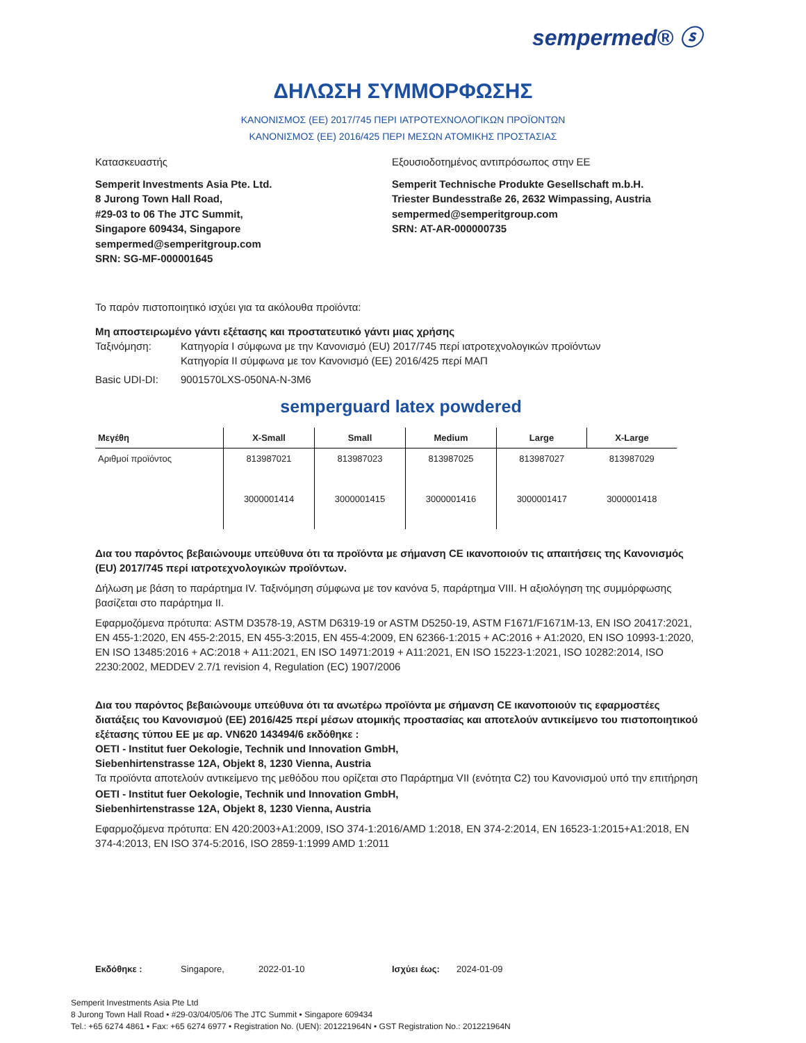sempermed® ⓢ
ΔΗΛΩΣΗ ΣΥΜΜΟΡΦΩΣΗΣ
ΚΑΝΟΝΙΣΜΟΣ (ΕΕ) 2017/745 ΠΕΡΙ ΙΑΤΡΟΤΕΧΝΟΛΟΓΙΚΩΝ ΠΡΟΪΟΝΤΩΝ
ΚΑΝΟΝΙΣΜΟΣ (ΕΕ) 2016/425 ΠΕΡΙ ΜΕΣΩΝ ΑΤΟΜΙΚΗΣ ΠΡΟΣΤΑΣΙΑΣ
Κατασκευαστής
Semperit Investments Asia Pte. Ltd.
8 Jurong Town Hall Road,
#29-03 to 06 The JTC Summit,
Singapore 609434, Singapore
sempermed@semperitgroup.com
SRN: SG-MF-000001645
Εξουσιοδοτημένος αντιπρόσωπος στην ΕΕ
Semperit Technische Produkte Gesellschaft m.b.H.
Triester Bundesstraße 26, 2632 Wimpassing, Austria
sempermed@semperitgroup.com
SRN: AT-AR-000000735
Το παρόν πιστοποιητικό ισχύει για τα ακόλουθα προϊόντα:
Μη αποστειρωμένο γάντι εξέτασης και προστατευτικό γάντι μιας χρήσης
Ταξινόμηση: Κατηγορία I σύμφωνα με την Κανονισμό (EU) 2017/745 περί ιατροτεχνολογικών προϊόντων
Κατηγορία II σύμφωνα με τον Κανονισμό (ΕΕ) 2016/425 περί ΜΑΠ
Basic UDI-DI: 9001570LXS-050NA-N-3M6
semperguard latex powdered
| Μεγέθη | X-Small | Small | Medium | Large | X-Large |
| --- | --- | --- | --- | --- | --- |
| Αριθμοί προϊόντος | 813987021 | 813987023 | 813987025 | 813987027 | 813987029 |
| | 3000001414 | 3000001415 | 3000001416 | 3000001417 | 3000001418 |
Δια του παρόντος βεβαιώνουμε υπεύθυνα ότι τα προϊόντα με σήμανση CE ικανοποιούν τις απαιτήσεις της Κανονισμός (EU) 2017/745 περί ιατροτεχνολογικών προϊόντων.
Δήλωση με βάση το παράρτημα IV. Ταξινόμηση σύμφωνα με τον κανόνα 5, παράρτημα VIII. Η αξιολόγηση της συμμόρφωσης βασίζεται στο παράρτημα II.
Εφαρμοζόμενα πρότυπα: ASTM D3578-19, ASTM D6319-19 or ASTM D5250-19, ASTM F1671/F1671M-13, EN ISO 20417:2021, EN 455-1:2020, EN 455-2:2015, EN 455-3:2015, EN 455-4:2009, EN 62366-1:2015 + AC:2016 + A1:2020, EN ISO 10993-1:2020, EN ISO 13485:2016 + AC:2018 + A11:2021, EN ISO 14971:2019 + A11:2021, EN ISO 15223-1:2021, ISO 10282:2014, ISO 2230:2002, MEDDEV 2.7/1 revision 4, Regulation (EC) 1907/2006
Δια του παρόντος βεβαιώνουμε υπεύθυνα ότι τα ανωτέρω προϊόντα με σήμανση CE ικανοποιούν τις εφαρμοστέες διατάξεις του Κανονισμού (ΕΕ) 2016/425 περί μέσων ατομικής προστασίας και αποτελούν αντικείμενο του πιστοποιητικού εξέτασης τύπου ΕΕ με αρ. VN620 143494/6 εκδόθηκε :
OETI - Institut fuer Oekologie, Technik und Innovation GmbH,
Siebenhirtenstrasse 12A, Objekt 8, 1230 Vienna, Austria
Τα προϊόντα αποτελούν αντικείμενο της μεθόδου που ορίζεται στο Παράρτημα VII (ενότητα C2) του Κανονισμού υπό την επιτήρηση
OETI - Institut fuer Oekologie, Technik und Innovation GmbH,
Siebenhirtenstrasse 12A, Objekt 8, 1230 Vienna, Austria
Εφαρμοζόμενα πρότυπα: EN 420:2003+A1:2009, ISO 374-1:2016/AMD 1:2018, EN 374-2:2014, EN 16523-1:2015+A1:2018, EN 374-4:2013, EN ISO 374-5:2016, ISO 2859-1:1999 AMD 1:2011
Εκδόθηκε : Singapore, 2022-01-10 Ισχύει έως: 2024-01-09
Semperit Investments Asia Pte Ltd
8 Jurong Town Hall Road • #29-03/04/05/06 The JTC Summit • Singapore 609434
Tel.: +65 6274 4861 • Fax: +65 6274 6977 • Registration No. (UEN): 201221964N • GST Registration No.: 201221964N